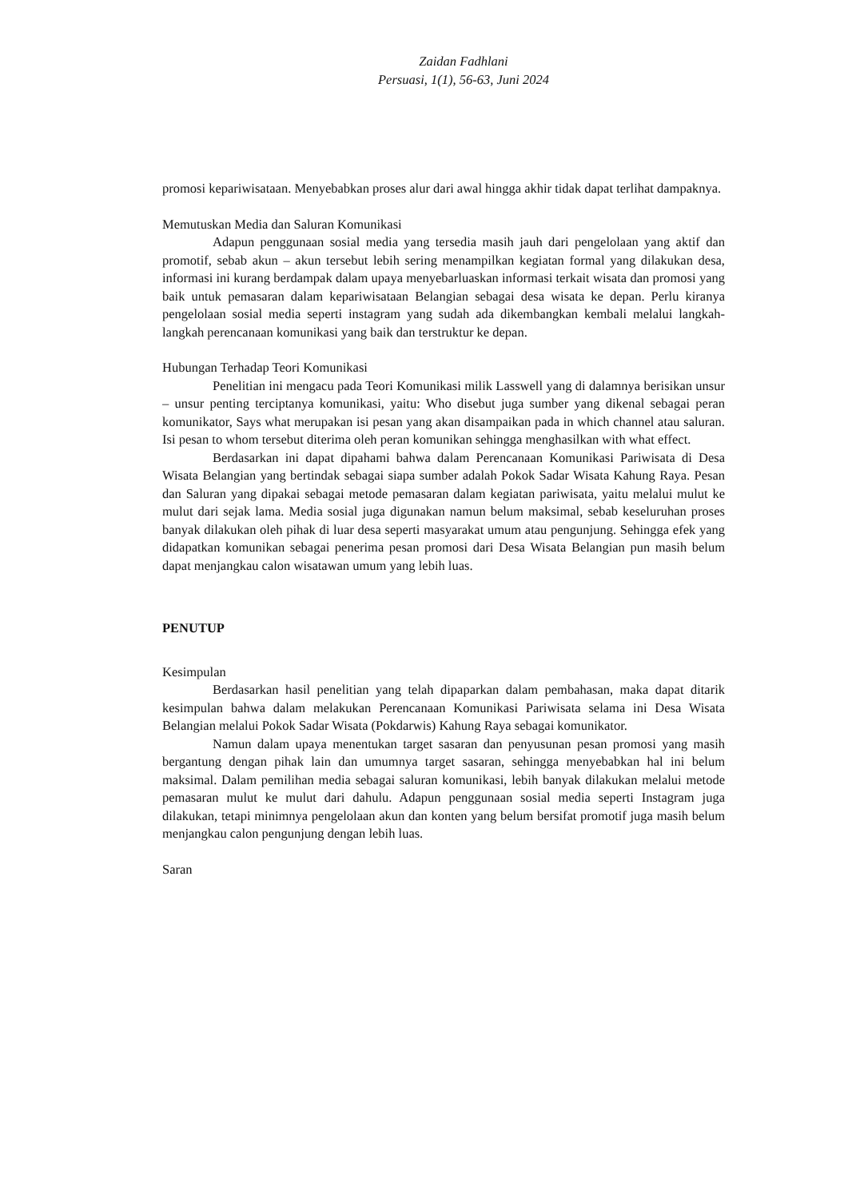Zaidan Fadhlani
Persuasi, 1(1), 56-63, Juni 2024
promosi kepariwisataan. Menyebabkan proses alur dari awal hingga akhir tidak dapat terlihat dampaknya.
Memutuskan Media dan Saluran Komunikasi
Adapun penggunaan sosial media yang tersedia masih jauh dari pengelolaan yang aktif dan promotif, sebab akun – akun tersebut lebih sering menampilkan kegiatan formal yang dilakukan desa, informasi ini kurang berdampak dalam upaya menyebarluaskan informasi terkait wisata dan promosi yang baik untuk pemasaran dalam kepariwisataan Belangian sebagai desa wisata ke depan. Perlu kiranya pengelolaan sosial media seperti instagram yang sudah ada dikembangkan kembali melalui langkah-langkah perencanaan komunikasi yang baik dan terstruktur ke depan.
Hubungan Terhadap Teori Komunikasi
Penelitian ini mengacu pada Teori Komunikasi milik Lasswell yang di dalamnya berisikan unsur – unsur penting terciptanya komunikasi, yaitu: Who disebut juga sumber yang dikenal sebagai peran komunikator, Says what merupakan isi pesan yang akan disampaikan pada in which channel atau saluran. Isi pesan to whom tersebut diterima oleh peran komunikan sehingga menghasilkan with what effect.
Berdasarkan ini dapat dipahami bahwa dalam Perencanaan Komunikasi Pariwisata di Desa Wisata Belangian yang bertindak sebagai siapa sumber adalah Pokok Sadar Wisata Kahung Raya. Pesan dan Saluran yang dipakai sebagai metode pemasaran dalam kegiatan pariwisata, yaitu melalui mulut ke mulut dari sejak lama. Media sosial juga digunakan namun belum maksimal, sebab keseluruhan proses banyak dilakukan oleh pihak di luar desa seperti masyarakat umum atau pengunjung. Sehingga efek yang didapatkan komunikan sebagai penerima pesan promosi dari Desa Wisata Belangian pun masih belum dapat menjangkau calon wisatawan umum yang lebih luas.
PENUTUP
Kesimpulan
Berdasarkan hasil penelitian yang telah dipaparkan dalam pembahasan, maka dapat ditarik kesimpulan bahwa dalam melakukan Perencanaan Komunikasi Pariwisata selama ini Desa Wisata Belangian melalui Pokok Sadar Wisata (Pokdarwis) Kahung Raya sebagai komunikator.
Namun dalam upaya menentukan target sasaran dan penyusunan pesan promosi yang masih bergantung dengan pihak lain dan umumnya target sasaran, sehingga menyebabkan hal ini belum maksimal. Dalam pemilihan media sebagai saluran komunikasi, lebih banyak dilakukan melalui metode pemasaran mulut ke mulut dari dahulu. Adapun penggunaan sosial media seperti Instagram juga dilakukan, tetapi minimnya pengelolaan akun dan konten yang belum bersifat promotif juga masih belum menjangkau calon pengunjung dengan lebih luas.
Saran